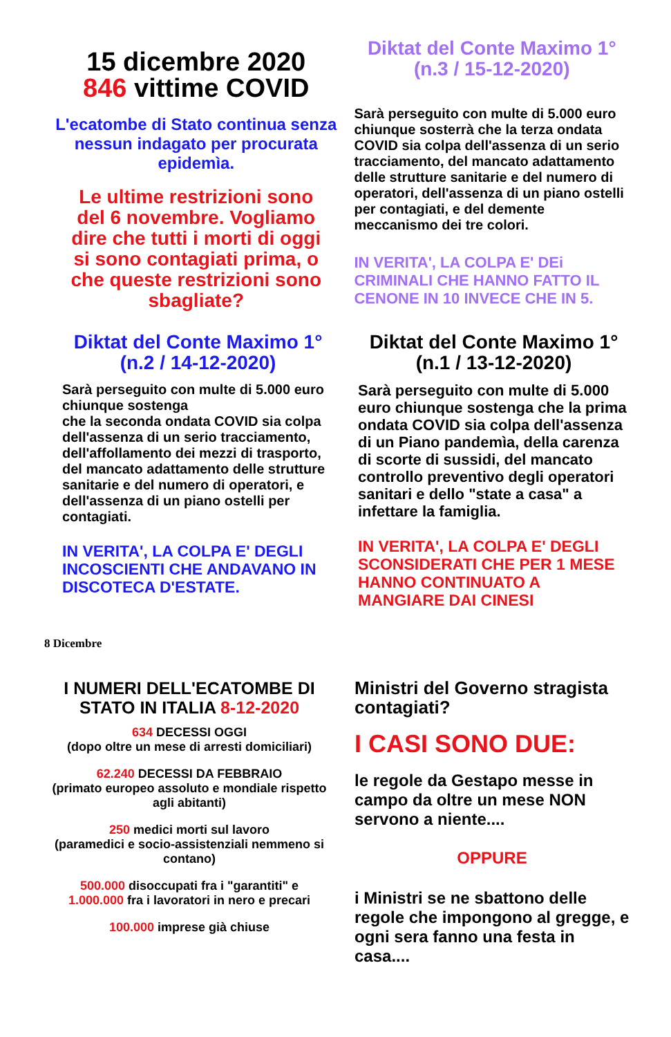15 dicembre 2020
846 vittime COVID
L'ecatombe di Stato continua senza nessun indagato per procurata epidemìa.
Le ultime restrizioni sono del 6 novembre. Vogliamo dire che tutti i morti di oggi si sono contagiati prima, o che queste restrizioni sono sbagliate?
Diktat del Conte Maximo 1°
(n.3 / 15-12-2020)
Sarà perseguito con multe di 5.000 euro chiunque sosterrà che la terza ondata COVID sia colpa dell'assenza di un serio tracciamento, del mancato adattamento delle strutture sanitarie e del numero di operatori, dell'assenza di un piano ostelli per contagiati, e del demente meccanismo dei tre colori.
IN VERITA', LA COLPA E' DEi CRIMINALI CHE HANNO FATTO IL CENONE IN 10 INVECE CHE IN 5.
Diktat del Conte Maximo 1°
(n.2 / 14-12-2020)
Sarà perseguito con multe di 5.000 euro chiunque sostenga
che la seconda ondata COVID sia colpa dell'assenza di un serio tracciamento, dell'affollamento dei mezzi di trasporto, del mancato adattamento delle strutture sanitarie e del numero di operatori, e dell'assenza di un piano ostelli per contagiati.
IN VERITA', LA COLPA E' DEGLI INCOSCIENTI CHE ANDAVANO IN DISCOTECA D'ESTATE.
Diktat del Conte Maximo 1°
(n.1 / 13-12-2020)
Sarà perseguito con multe di 5.000 euro chiunque sostenga che la prima ondata COVID sia colpa dell'assenza di un Piano pandemìa, della carenza di scorte di sussidi, del mancato controllo preventivo degli operatori sanitari e dello "state a casa" a infettare la famiglia.
IN VERITA', LA COLPA E' DEGLI SCONSIDERATI CHE PER 1 MESE HANNO CONTINUATO A MANGIARE DAI CINESI
8 Dicembre
I NUMERI DELL'ECATOMBE DI STATO IN ITALIA 8-12-2020
634 DECESSI OGGI
(dopo oltre un mese di arresti domiciliari)
62.240 DECESSI DA FEBBRAIO
(primato europeo assoluto e mondiale rispetto agli abitanti)
250 medici morti sul lavoro
(paramedici e socio-assistenziali nemmeno si contano)
500.000 disoccupati fra i "garantiti" e 1.000.000 fra i lavoratori in nero e precari
100.000 imprese già chiuse
Ministri del Governo stragista contagiati?
I CASI SONO DUE:
le regole da Gestapo messe in campo da oltre un mese NON servono a niente....
OPPURE
i Ministri se ne sbattono delle regole che impongono al gregge, e ogni sera fanno una festa in casa....